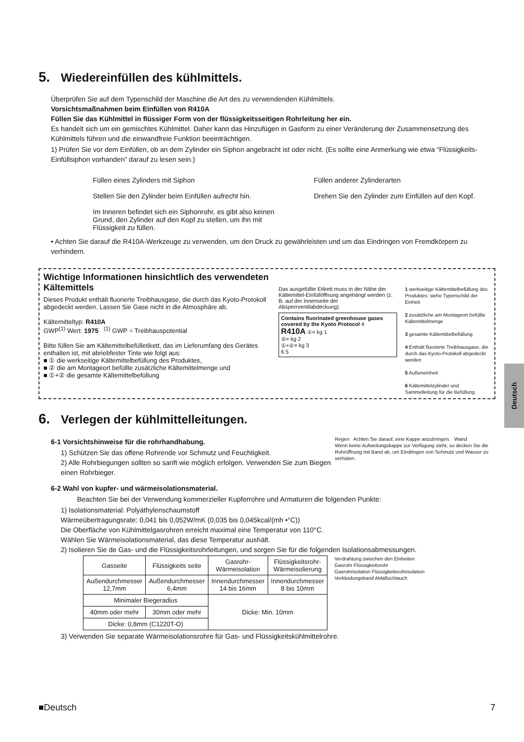5. Wiedereinfüllen des kühlmittels.
Überprüfen Sie auf dem Typenschild der Maschine die Art des zu verwendenden Kühlmittels.
Vorsichtsmaßnahmen beim Einfüllen von R410A
Füllen Sie das Kühlmittel in flüssiger Form von der flüssigkeitsseitigen Rohrleitung her ein.
Es handelt sich um ein gemischtes Kühlmittel. Daher kann das Hinzufügen in Gasform zu einer Veränderung der Zusammensetzung des Kühlmittels führen und die einwandfreie Funktion beeinträchtigen.
1) Prüfen Sie vor dem Einfüllen, ob an dem Zylinder ein Siphon angebracht ist oder nicht. (Es sollte eine Anmerkung wie etwa “Flüssigkeits-Einfüllsiphon vorhanden” darauf zu lesen sein.)
Füllen eines Zylinders mit Siphon
Stellen Sie den Zylinder beim Einfüllen aufrecht hin.
Im Inneren befindet sich ein Siphonrohr, es gibt also keinen Grund, den Zylinder auf den Kopf zu stellen, um ihn mit Flüssigkeit zu füllen.
Füllen anderer Zylinderarten
Drehen Sie den Zylinder zum Einfüllen auf den Kopf.
• Achten Sie darauf die R410A-Werkzeuge zu verwenden, um den Druck zu gewährleisten und um das Eindringen von Fremdkörpern zu verhindern.
Wichtige Informationen hinsichtlich des verwendeten Kältemittels
Dieses Produkt enthält fluorierte Treibhausgase, die durch das Kyoto-Protokoll abgedeckt werden. Lassen Sie Gase nicht in die Atmosphäre ab.
Kältemitteltyp: R410A
GWP<sup>(1)</sup> Wert: 1975 <sup>(1)</sup> GWP = Treibhauspotential
Bitte füllen Sie am Kältemittelbefülletikett, das im Lieferumfang des Gerätes enthalten ist, mit abriebfester Tinte wie folgt aus:
■ ① die werkseitige Kältemittelbefüllung des Produktes,
■ ② die am Montageort befüllte zusätzliche Kältemittelmenge und
■ ①+② die gesamte Kältemittelbefüllung
Das ausgefüllte Etikett muss in der Nähe der Kältemittel-Einfüllöffnung angehängt werden (z. B. auf der Innenseite der Absperrventilabdeckung).
Contains fluorinated greenhouse gases covered by the Kyoto Protocol 4
R410A ①= kg 1
②= kg 2
①+②= kg 3
6 5
1 werkseitige Kältemittelbefüllung des Produktes: siehe Typenschild der Einheit
2 zusätzliche am Montageort befüllte Kältemittelmenge
3 gesamte Kältemittelbefüllung
4 Enthält fluorierte Treibhausgase, die durch das Kyoto-Protokoll abgedeckt werden
5 Außeneinheit
6 Kältemittelzylinder und Sammelleitung für die Befüllung
6. Verlegen der kühlmittelleitungen.
6-1 Vorsichtshinweise für die rohrhandhabung.
1) Schützen Sie das offene Rohrende vor Schmutz und Feuchtigkeit.
2) Alle Rohrbiegungen sollten so sanft wie möglich erfolgen. Verwenden Sie zum Biegen einen Rohrbieger.
Regen Achten Sie darauf, eine Kappe anzubringen. Wand
Wenn keine Aufweitungskappe zur Verfügung steht, so decken Sie die Rohröffnung mit Band ab, um Eindringen von Schmutz und Wasser zu verhüten.
6-2 Wahl von kupfer- und wärmeisolationsmaterial.
Beachten Sie bei der Verwendung kommerzieller Kupferrohre und Armaturen die folgenden Punkte:
1) Isolationsmaterial: Polyäthylenschaumstoff
Wärmeübertragungsrate: 0,041 bis 0,052W/mK (0,035 bis 0,045kcal/(mh •°C))
Die Oberfläche von Kühlmittelgasrohren erreicht maximal eine Temperatur von 110°C.
Wählen Sie Wärmeisolationsmaterial, das diese Temperatur aushält.
2) Isolieren Sie de Gas- und die Flüssigkeitsrohrleitungen, und sorgen Sie für die folgenden Isolationsabmessungen.
| Gasseite | Flüssigkeits seite | Gasrohr- Wärmeisolation | Flüssigkeitsrohr- Wärmeisolierung |
| --- | --- | --- | --- |
| Außendurchmesser 12,7mm | Außendurchmesser 6,4mm | Innendurchmesser 14 bis 16mm | Innendurchmesser 8 bis 10mm |
| Minimaler Biegeradius | | Dicke: Min. 10mm | |
| 40mm oder mehr | 30mm oder mehr | | |
| Dicke: 0,8mm (C1220T-O) | | | |
Verdrahtung zwischen den Einheiten
Gasrohr Flüssigkeitsrohr
Gasrohrisolation Flüssigkeitsrohrisolation
Verkleidungsband Ablaßschlauch
3) Verwenden Sie separate Wärmeisolationsrohre für Gas- und Flüssigkeitskühlmittelrohre.
Deutsch
■Deutsch 7